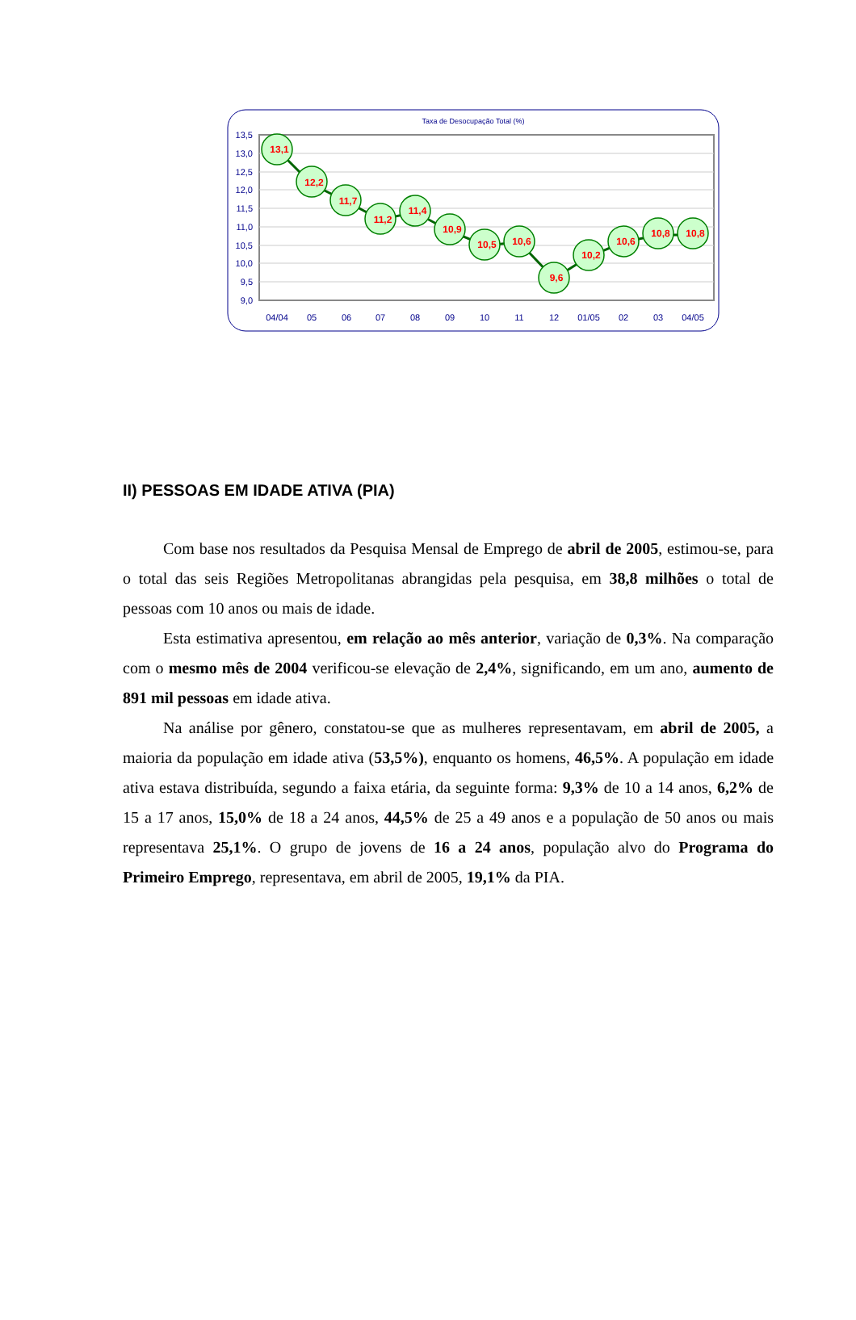Taxa de Desocupação Total (%)
13,5
13,0
12,5
12,0
11,5
11,0
10,5
10,0
9,5
9,0
13,1
12,2
11,7
11,2
11,4
10,9
10,5
10,6
9,6
10,2
10,6
10,8
10,8
04/04
05
06
07
08
09
10
11
12
01/05
02
03
04/05
II) PESSOAS EM IDADE ATIVA (PIA)
Com base nos resultados da Pesquisa Mensal de Emprego de abril de 2005, estimou-se, para o total das seis Regiões Metropolitanas abrangidas pela pesquisa, em 38,8 milhões o total de pessoas com 10 anos ou mais de idade.
Esta estimativa apresentou, em relação ao mês anterior, variação de 0,3%. Na comparação com o mesmo mês de 2004 verificou-se elevação de 2,4%, significando, em um ano, aumento de 891 mil pessoas em idade ativa.
Na análise por gênero, constatou-se que as mulheres representavam, em abril de 2005, a maioria da população em idade ativa (53,5%), enquanto os homens, 46,5%. A população em idade ativa estava distribuída, segundo a faixa etária, da seguinte forma: 9,3% de 10 a 14 anos, 6,2% de 15 a 17 anos, 15,0% de 18 a 24 anos, 44,5% de 25 a 49 anos e a população de 50 anos ou mais representava 25,1%. O grupo de jovens de 16 a 24 anos, população alvo do Programa do Primeiro Emprego, representava, em abril de 2005, 19,1% da PIA.